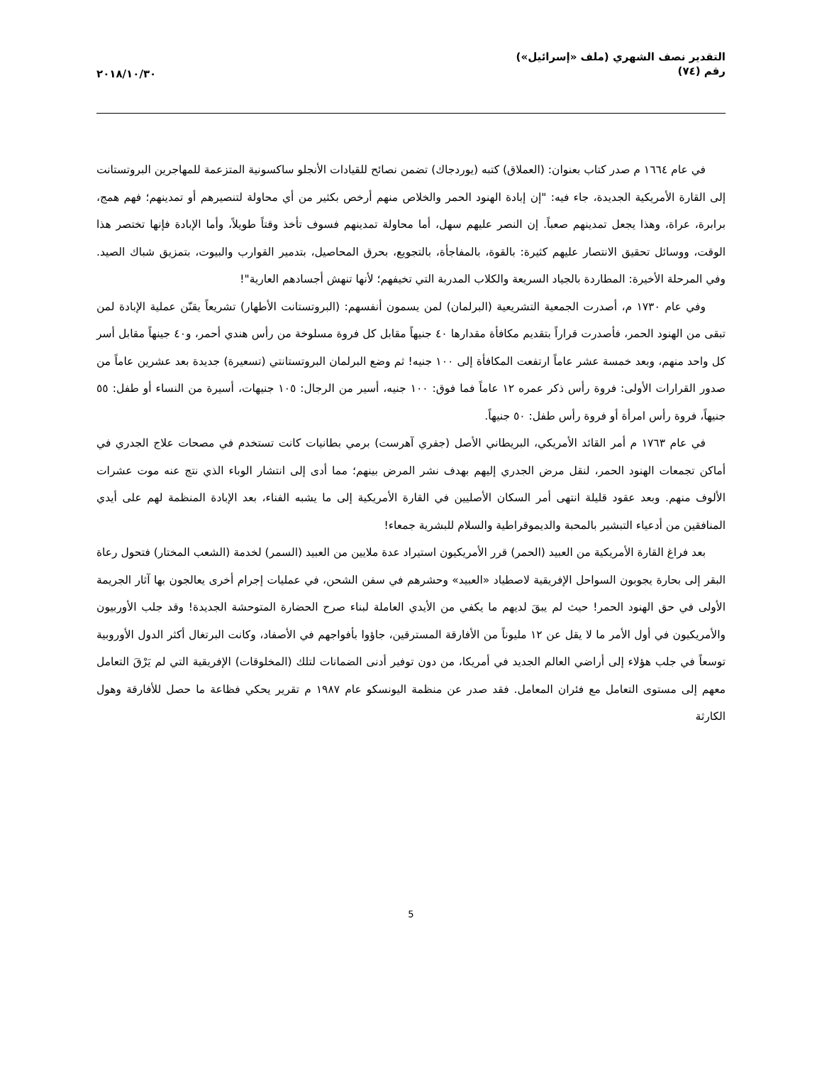التقدير نصف الشهري (ملف «إسرائيل»)
رقم (٧٤)
٢٠١٨/١٠/٣٠
في عام ١٦٦٤ م صدر كتاب بعنوان: (العملاق) كتبه (يوردجاك) تضمن نصائح للقيادات الأنجلو ساكسونية المتزعمة للمهاجرين البروتستانت إلى القارة الأمريكية الجديدة، جاء فيه: "إن إبادة الهنود الحمر والخلاص منهم أرخص بكثير من أي محاولة لتنصيرهم أو تمدينهم؛ فهم همج، برابرة، عراة، وهذا يجعل تمدينهم صعباً. إن النصر عليهم سهل، أما محاولة تمدينهم فسوف تأخذ وقتاً طويلاً، وأما الإبادة فإنها تختصر هذا الوقت، ووسائل تحقيق الانتصار عليهم كثيرة: بالقوة، بالمفاجأة، بالتجويع، بحرق المحاصيل، بتدمير القوارب والبيوت، بتمزيق شباك الصيد. وفي المرحلة الأخيرة: المطاردة بالجياد السريعة والكلاب المدربة التي تخيفهم؛ لأنها تنهش أجسادهم العارية"!
وفي عام ١٧٣٠ م، أصدرت الجمعية التشريعية (البرلمان) لمن يسمون أنفسهم: (البروتستانت الأطهار) تشريعاً يقنّن عملية الإبادة لمن تبقى من الهنود الحمر، فأصدرت قراراً بتقديم مكافأة مقدارها ٤٠ جنيهاً مقابل كل فروة مسلوخة من رأس هندي أحمر، و٤٠ جينهاً مقابل أسر كل واحد منهم، وبعد خمسة عشر عاماً ارتفعت المكافأة إلى ١٠٠ جنيه! ثم وضع البرلمان البروتستانتي (تسعيرة) جديدة بعد عشرين عاماً من صدور القرارات الأولى: فروة رأس ذكر عمره ١٢ عاماً فما فوق: ١٠٠ جنيه، أسير من الرجال: ١٠٥ جنيهات، أسيرة من النساء أو طفل: ٥٥ جنيهاً، فروة رأس امرأة أو فروة رأس طفل: ٥٠ جنيهاً.
في عام ١٧٦٣ م أمر القائد الأمريكي، البريطاني الأصل (جفري آهرست) برمي بطانيات كانت تستخدم في مصحات علاج الجدري في أماكن تجمعات الهنود الحمر، لنقل مرض الجدري إليهم بهدف نشر المرض بينهم؛ مما أدى إلى انتشار الوباء الذي نتج عنه موت عشرات الألوف منهم. وبعد عقود قليلة انتهى أمر السكان الأصليين في القارة الأمريكية إلى ما يشبه الفناء، بعد الإبادة المنظمة لهم على أيدي المنافقين من أدعياء التبشير بالمحبة والديموقراطية والسلام للبشرية جمعاء!
بعد فراغ القارة الأمريكية من العبيد (الحمر) قرر الأمريكيون استيراد عدة ملايين من العبيد (السمر) لخدمة (الشعب المختار) فتحول رعاة البقر إلى بحارة يجوبون السواحل الإفريقية لاصطياد «العبيد» وحشرهم في سفن الشحن، في عمليات إجرام أخرى يعالجون بها آثار الجريمة الأولى في حق الهنود الحمر! حيث لم يبقَ لديهم ما يكفي من الأيدي العاملة لبناء صرح الحضارة المتوحشة الجديدة! وقد جلب الأوربيون والأمريكيون في أول الأمر ما لا يقل عن ١٢ مليوناً من الأفارقة المسترقين، جاؤوا بأفواجهم في الأصفاد، وكانت البرتغال أكثر الدول الأوروبية توسعاً في جلب هؤلاء إلى أراضي العالم الجديد في أمريكا، من دون توفير أدنى الضمانات لتلك (المخلوقات) الإفريقية التي لم يَرْقَ التعامل معهم إلى مستوى التعامل مع فئران المعامل. فقد صدر عن منظمة اليونسكو عام ١٩٨٧ م تقرير يحكي فظاعة ما حصل للأفارقة وهول الكارثة
5